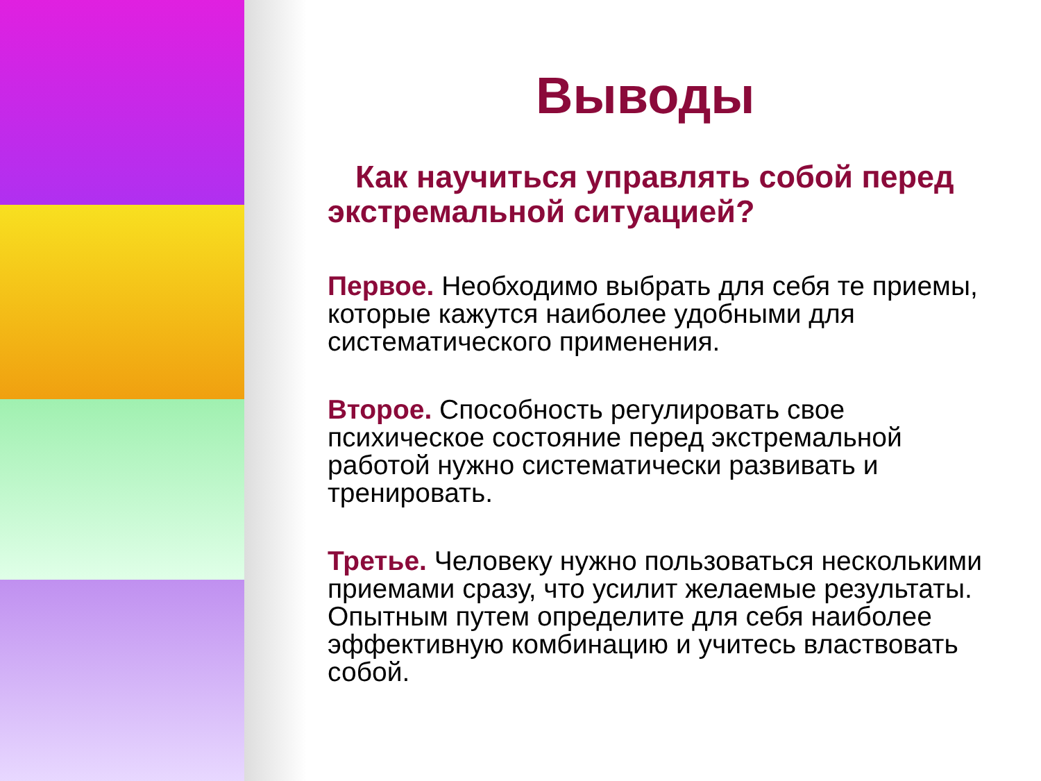Выводы
Как научиться управлять собой перед экстремальной ситуацией?
Первое. Необходимо выбрать для себя те приемы, которые кажутся наиболее удобными для систематического применения.
Второе. Способность регулировать свое психическое состояние перед экстремальной работой нужно систематически развивать и тренировать.
Третье. Человеку нужно пользоваться несколькими приемами сразу, что усилит желаемые результаты. Опытным путем определите для себя наиболее эффективную комбинацию и учитесь властвовать собой.